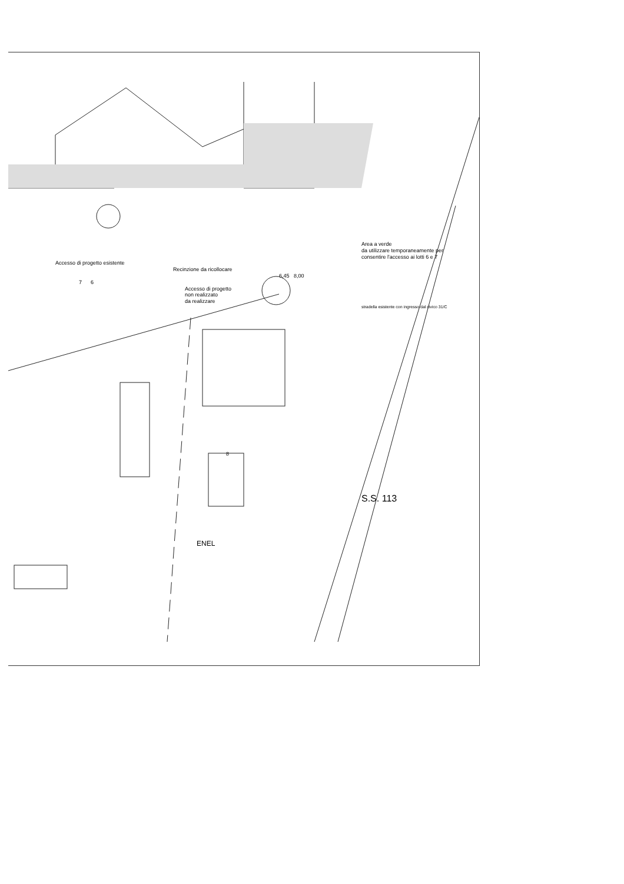Area a verde
da utilizzare temporaneamente per consentire l'accesso ai lotti 6 e 7
Accesso di progetto esistente
Recinzione da ricollocare
6,45 8,00
7 6
Accesso di progetto
non realizzato
da realizzare
stradella esistente con ingresso dal civico 31/C
8
S.S. 113
ENEL